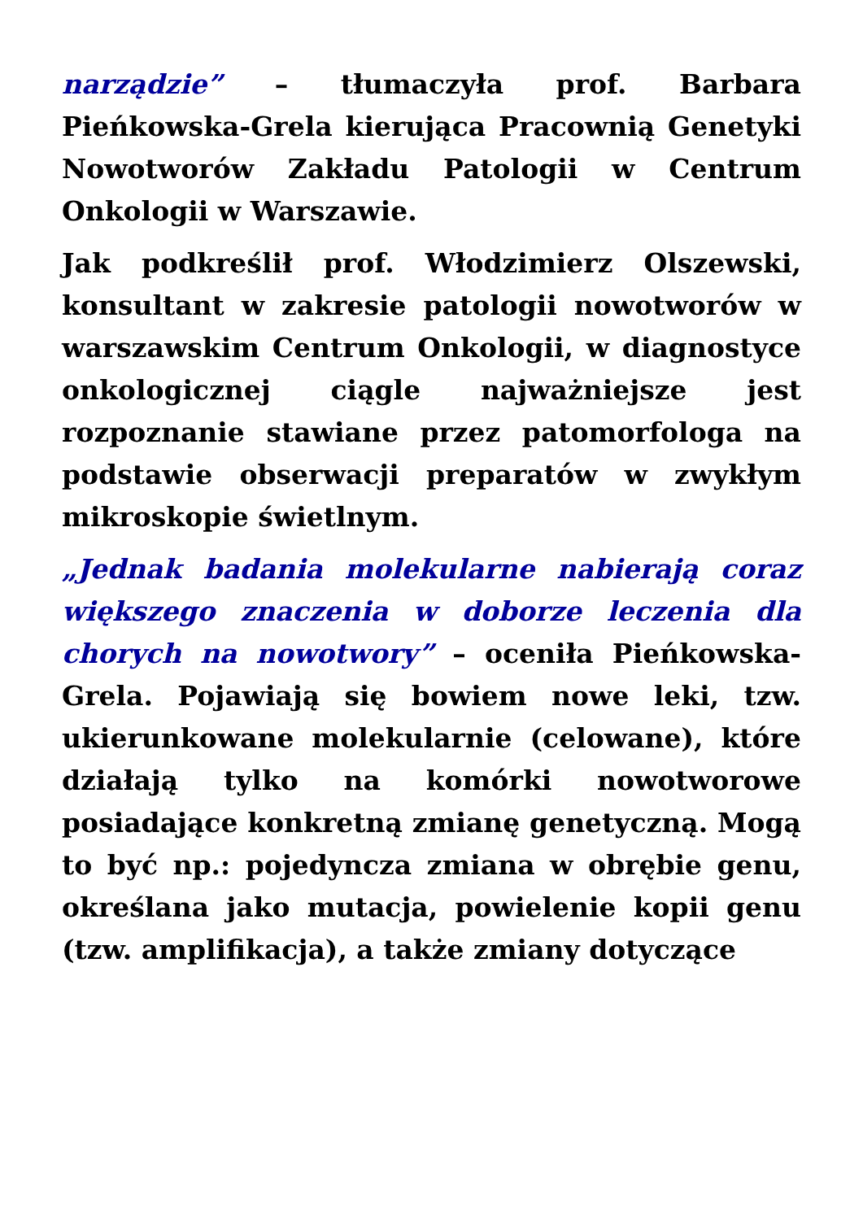narządzie” – tłumaczyła prof. Barbara Pieńkowska-Grela kierująca Pracownią Genetyki Nowotworów Zakładu Patologii w Centrum Onkologii w Warszawie.
Jak podkreślił prof. Włodzimierz Olszewski, konsultant w zakresie patologii nowotworów w warszawskim Centrum Onkologii, w diagnostyce onkologicznej ciągle najważniejsze jest rozpoznanie stawiane przez patomorfologa na podstawie obserwacji preparatów w zwykłym mikroskopie świetlnym.
„Jednak badania molekularne nabierają coraz większego znaczenia w doborze leczenia dla chorych na nowotwory” – oceniła Pieńkowska-Grela. Pojawiają się bowiem nowe leki, tzw. ukierunkowane molekularnie (celowane), które działają tylko na komórki nowotworowe posiadające konkretną zmianę genetyczną. Mogą to być np.: pojedyncza zmiana w obrębie genu, określana jako mutacja, powielenie kopii genu (tzw. amplifikacja), a także zmiany dotyczące